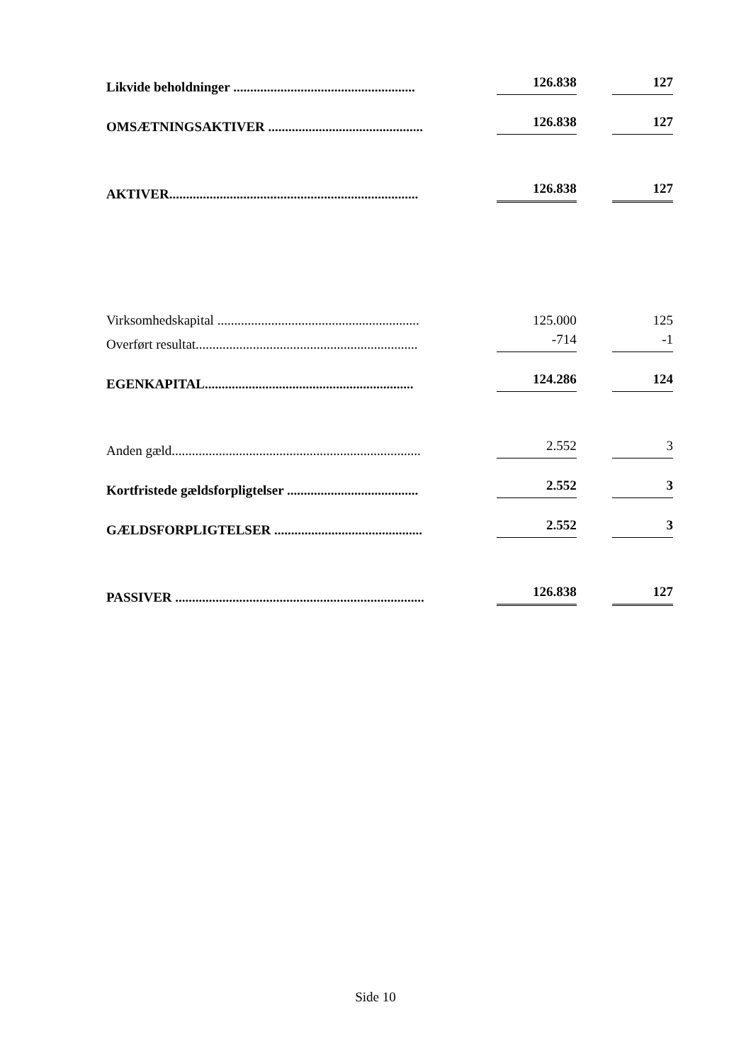| Likvide beholdninger ...................................................... | | 126.838 | | 127 |
| OMSÆTNINGSAKTIVER .............................................. | | 126.838 | | 127 |
| AKTIVER.......................................................................... | | 126.838 | | 127 |
| Virksomhedskapital ............................................................ | | 125.000 | | 125 |
| Overført resultat.................................................................. | | -714 | | -1 |
| EGENKAPITAL.............................................................. | | 124.286 | | 124 |
| Anden gæld.......................................................................... | | 2.552 | | 3 |
| Kortfristede gældsforpligtelser ....................................... | | 2.552 | | 3 |
| GÆLDSFORPLIGTELSER ............................................ | | 2.552 | | 3 |
| PASSIVER .......................................................................... | | 126.838 | | 127 |
Side 10